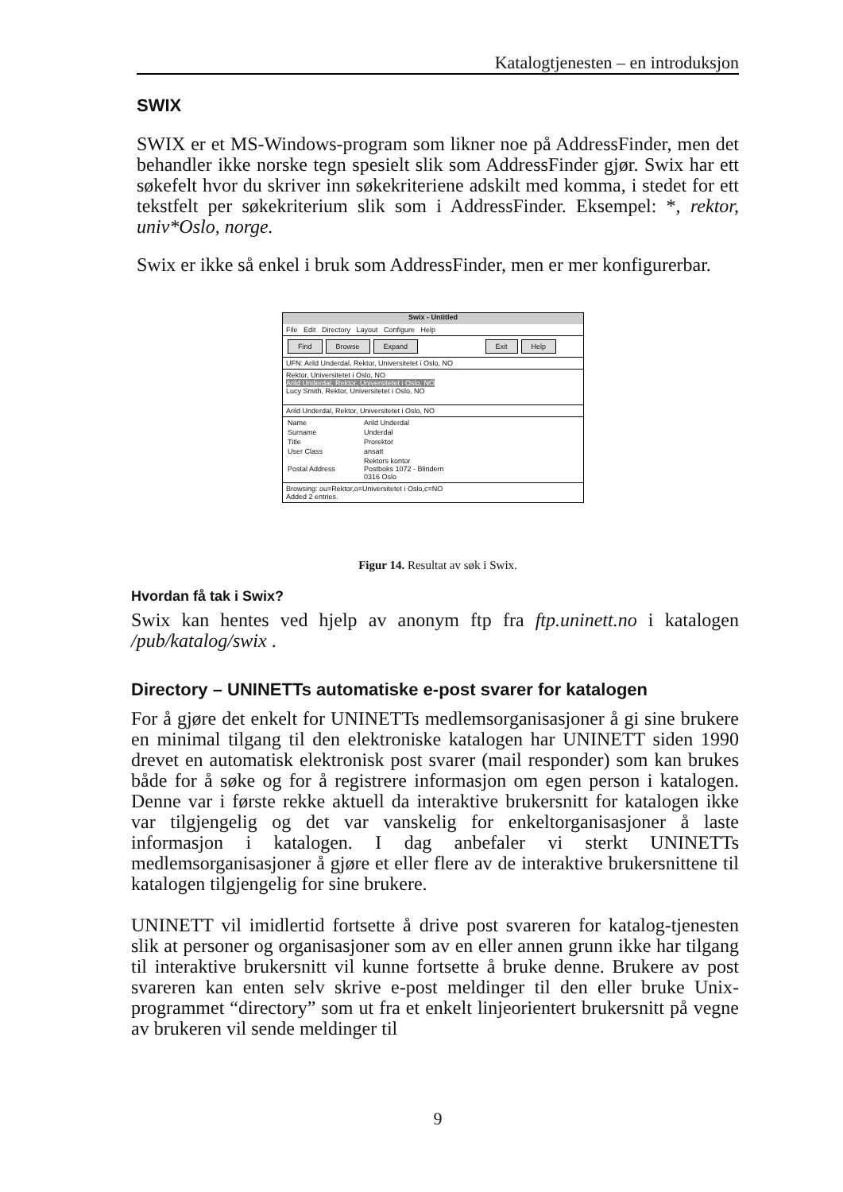Katalogtjenesten – en introduksjon
SWIX
SWIX er et MS-Windows-program som likner noe på AddressFinder, men det behandler ikke norske tegn spesielt slik som AddressFinder gjør. Swix har ett søkefelt hvor du skriver inn søkekriteriene adskilt med komma, i stedet for ett tekstfelt per søkekriterium slik som i AddressFinder. Eksempel: *, rektor, univ*Oslo, norge.
Swix er ikke så enkel i bruk som AddressFinder, men er mer konfigurerbar.
Swix - Untitled
File Edit Directory Layout Configure Help
Find Browse Expand Exit Help
UFN: Arild Underdal, Rektor, Universitetet i Oslo, NO
Rektor, Universitetet i Oslo, NO
Arild Underdal, Rektor, Universitetet i Oslo, NO
Lucy Smith, Rektor, Universitetet i Oslo, NO
Arild Underdal, Rektor, Universitetet i Oslo, NO
| Name | Arild Underdal |
| Surname | Underdal |
| Title | Prorektor |
| User Class | ansatt |
| Postal Address | Rektors kontor Postboks 1072 - Blindern 0316 Oslo |
Browsing: ou=Rektor,o=Universitetet i Oslo,c=NO
Added 2 entries.
Figur 14. Resultat av søk i Swix.
Hvordan få tak i Swix?
Swix kan hentes ved hjelp av anonym ftp fra ftp.uninett.no i katalogen /pub/katalog/swix .
Directory – UNINETTs automatiske e-post svarer for katalogen
For å gjøre det enkelt for UNINETTs medlemsorganisasjoner å gi sine brukere en minimal tilgang til den elektroniske katalogen har UNINETT siden 1990 drevet en automatisk elektronisk post svarer (mail responder) som kan brukes både for å søke og for å registrere informasjon om egen person i katalogen. Denne var i første rekke aktuell da interaktive brukersnitt for katalogen ikke var tilgjengelig og det var vanskelig for enkeltorganisasjoner å laste informasjon i katalogen. I dag anbefaler vi sterkt UNINETTs medlemsorganisasjoner å gjøre et eller flere av de interaktive brukersnittene til katalogen tilgjengelig for sine brukere.
UNINETT vil imidlertid fortsette å drive post svareren for katalog-tjenesten slik at personer og organisasjoner som av en eller annen grunn ikke har tilgang til interaktive brukersnitt vil kunne fortsette å bruke denne. Brukere av post svareren kan enten selv skrive e-post meldinger til den eller bruke Unix-programmet “directory” som ut fra et enkelt linjeorientert brukersnitt på vegne av brukeren vil sende meldinger til
9